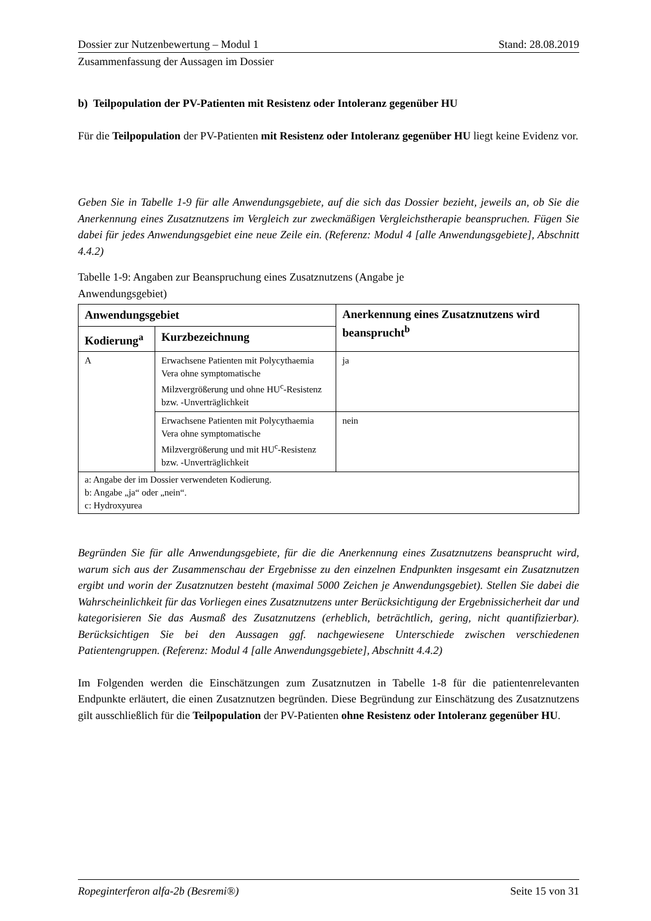Dossier zur Nutzenbewertung – Modul 1 Stand: 28.08.2019
Zusammenfassung der Aussagen im Dossier
b) Teilpopulation der PV-Patienten mit Resistenz oder Intoleranz gegenüber HU
Für die Teilpopulation der PV-Patienten mit Resistenz oder Intoleranz gegenüber HU liegt keine Evidenz vor.
Geben Sie in Tabelle 1-9 für alle Anwendungsgebiete, auf die sich das Dossier bezieht, jeweils an, ob Sie die Anerkennung eines Zusatznutzens im Vergleich zur zweckmäßigen Vergleichstherapie beanspruchen. Fügen Sie dabei für jedes Anwendungsgebiet eine neue Zeile ein. (Referenz: Modul 4 [alle Anwendungsgebiete], Abschnitt 4.4.2)
Tabelle 1-9: Angaben zur Beanspruchung eines Zusatznutzens (Angabe je
Anwendungsgebiet)
| Anwendungsgebiet | | Anerkennung eines Zusatznutzens wird beansprucht<sup>b</sup> |
| --- | --- | --- |
| Kodierung<sup>a</sup> | Kurzbezeichnung | |
| A | Erwachsene Patienten mit Polycythaemia Vera ohne symptomatische Milzvergrößerung und ohne HU<sup>c</sup>-Resistenz bzw. -Unverträglichkeit | ja |
| | Erwachsene Patienten mit Polycythaemia Vera ohne symptomatische Milzvergrößerung und mit HU<sup>c</sup>-Resistenz bzw. -Unverträglichkeit | nein |
| a: Angabe der im Dossier verwendeten Kodierung. b: Angabe „ja“ oder „nein“. c: Hydroxyurea | | |
Begründen Sie für alle Anwendungsgebiete, für die die Anerkennung eines Zusatznutzens beansprucht wird, warum sich aus der Zusammenschau der Ergebnisse zu den einzelnen Endpunkten insgesamt ein Zusatznutzen ergibt und worin der Zusatznutzen besteht (maximal 5000 Zeichen je Anwendungsgebiet). Stellen Sie dabei die Wahrscheinlichkeit für das Vorliegen eines Zusatznutzens unter Berücksichtigung der Ergebnissicherheit dar und kategorisieren Sie das Ausmaß des Zusatznutzens (erheblich, beträchtlich, gering, nicht quantifizierbar). Berücksichtigen Sie bei den Aussagen ggf. nachgewiesene Unterschiede zwischen verschiedenen Patientengruppen. (Referenz: Modul 4 [alle Anwendungsgebiete], Abschnitt 4.4.2)
Im Folgenden werden die Einschätzungen zum Zusatznutzen in Tabelle 1-8 für die patientenrelevanten Endpunkte erläutert, die einen Zusatznutzen begründen. Diese Begründung zur Einschätzung des Zusatznutzens gilt ausschließlich für die Teilpopulation der PV-Patienten ohne Resistenz oder Intoleranz gegenüber HU.
Ropeginterferon alfa-2b (Besremi®) Seite 15 von 31